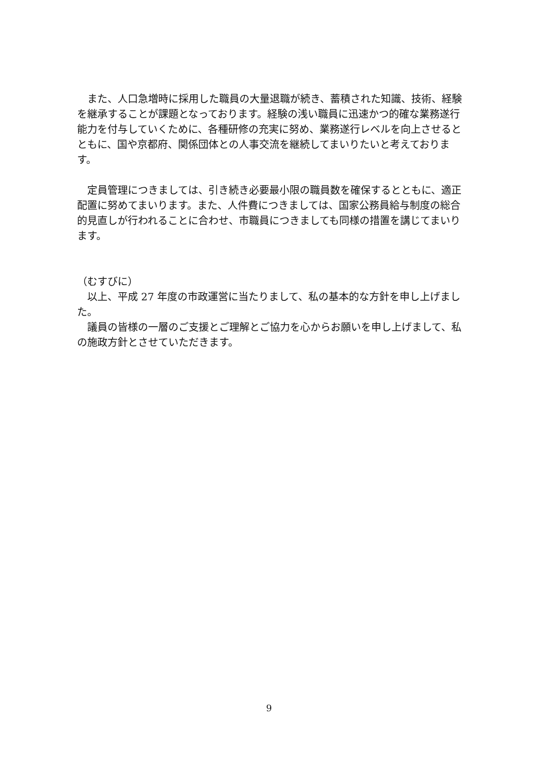また、人口急増時に採用した職員の大量退職が続き、蓄積された知識、技術、経験を継承することが課題となっております。経験の浅い職員に迅速かつ的確な業務遂行能力を付与していくために、各種研修の充実に努め、業務遂行レベルを向上させるとともに、国や京都府、関係団体との人事交流を継続してまいりたいと考えております。
　定員管理につきましては、引き続き必要最小限の職員数を確保するとともに、適正配置に努めてまいります。また、人件費につきましては、国家公務員給与制度の総合的見直しが行われることに合わせ、市職員につきましても同様の措置を講じてまいります。
（むすびに）
　以上、平成 27 年度の市政運営に当たりまして、私の基本的な方針を申し上げました。
　議員の皆様の一層のご支援とご理解とご協力を心からお願いを申し上げまして、私の施政方針とさせていただきます。
9